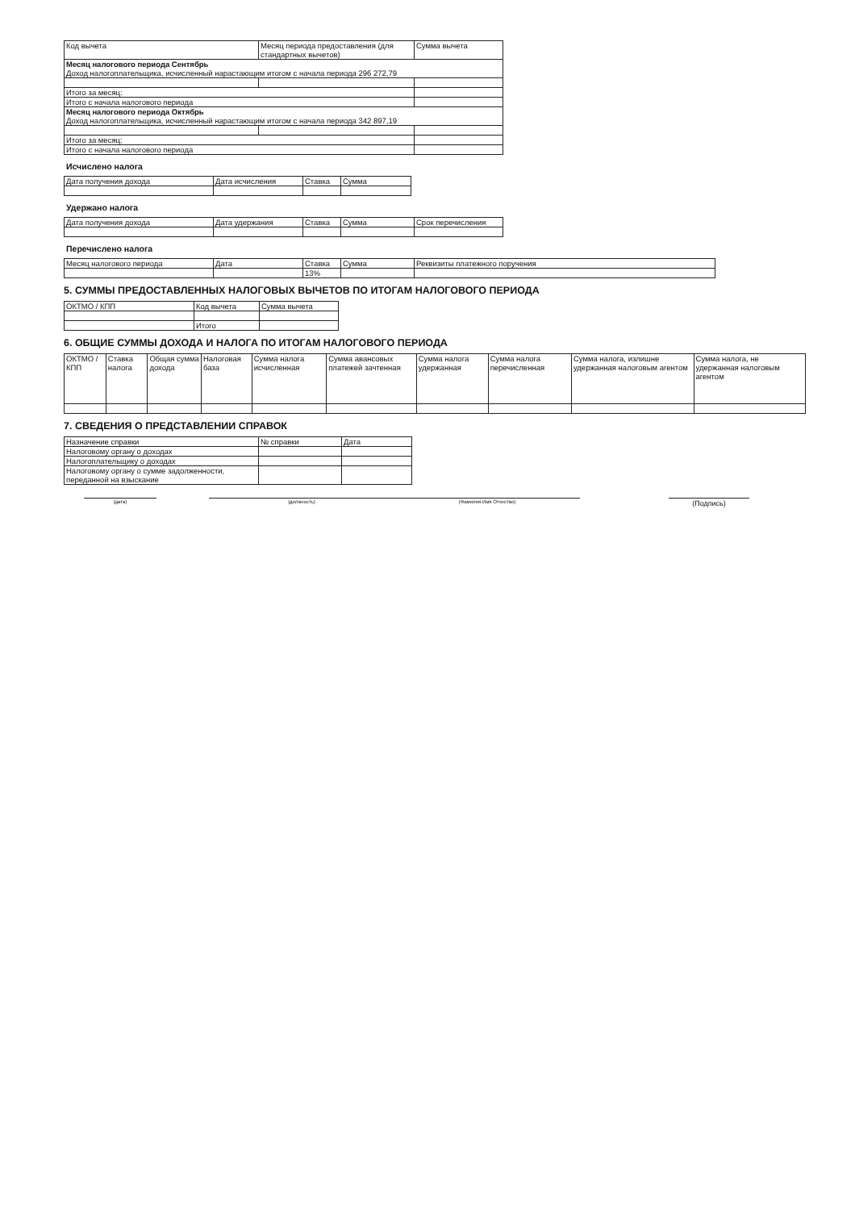| Код вычета | Месяц периода предоставления (для стандартных вычетов) | Сумма вычета |
| --- | --- | --- |
| Месяц налогового периода Сентябрь Доход налогоплательщика, исчисленный нарастающим итогом с начала периода 296 272,79 | | |
| Итого за месяц: | | |
| Итого с начала налогового периода | | |
| Месяц налогового периода Октябрь Доход налогоплательщика, исчисленный нарастающим итогом с начала периода 342 897,19 | | |
| Итого за месяц: | | |
| Итого с начала налогового периода | | |
Исчислено налога
| Дата получения дохода | Дата исчисления | Ставка | Сумма |
| --- | --- | --- | --- |
Удержано налога
| Дата получения дохода | Дата удержания | Ставка | Сумма | Срок перечисления |
| --- | --- | --- | --- | --- |
Перечислено налога
| Месяц налогового периода | Дата | Ставка | Сумма | Реквизиты платежного поручения |
| --- | --- | --- | --- | --- |
| | | 13% | | |
5. СУММЫ ПРЕДОСТАВЛЕННЫХ НАЛОГОВЫХ ВЫЧЕТОВ ПО ИТОГАМ НАЛОГОВОГО ПЕРИОДА
| ОКТМО / КПП | Код вычета | Сумма вычета |
| --- | --- | --- |
| | Итого | |
6. ОБЩИЕ СУММЫ ДОХОДА И НАЛОГА ПО ИТОГАМ НАЛОГОВОГО ПЕРИОДА
| ОКТМО / КПП | Ставка налога | Общая сумма дохода | Налоговая база | Сумма налога исчисленная | Сумма авансовых платежей зачтенная | Сумма налога удержанная | Сумма налога перечисленная | Сумма налога, излишне удержанная налоговым агентом | Сумма налога, не удержанная налоговым агентом |
| --- | --- | --- | --- | --- | --- | --- | --- | --- | --- |
7. СВЕДЕНИЯ О ПРЕДСТАВЛЕНИИ СПРАВОК
| Назначение справки | № справки | Дата |
| --- | --- | --- |
| Налоговому органу о доходах | | |
| Налогоплательщику о доходах | | |
| Налоговому органу о сумме задолженности, переданной на взыскание | | |
(дата) (должность) (Фамилия Имя Отчество)
(Подпись)